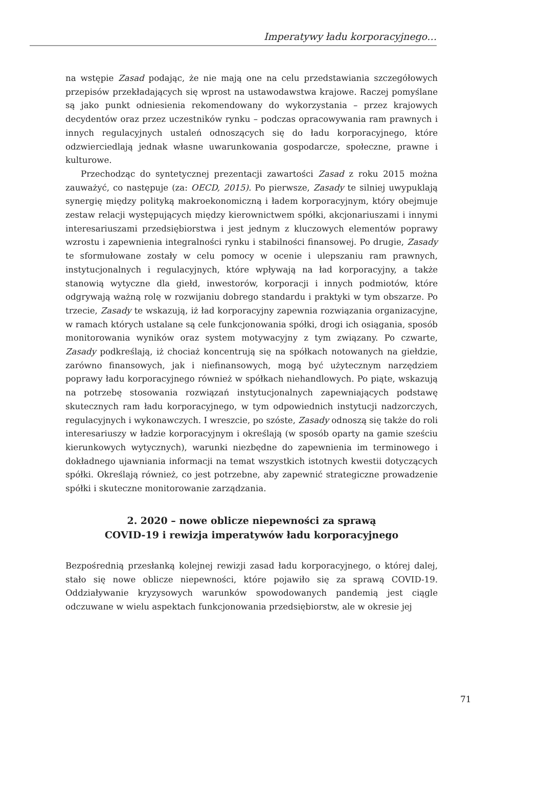Imperatywy ładu korporacyjnego…
na wstępie Zasad podając, że nie mają one na celu przedstawiania szczegółowych przepisów przekładających się wprost na ustawodawstwa krajowe. Raczej pomyślane są jako punkt odniesienia rekomendowany do wykorzystania – przez krajowych decydentów oraz przez uczestników rynku – podczas opracowywania ram prawnych i innych regulacyjnych ustaleń odnoszących się do ładu korporacyjnego, które odzwierciedlają jednak własne uwarunkowania gospodarcze, społeczne, prawne i kulturowe.
Przechodząc do syntetycznej prezentacji zawartości Zasad z roku 2015 można zauważyć, co następuje (za: OECD, 2015). Po pierwsze, Zasady te silniej uwypuklają synergię między polityką makroekonomiczną i ładem korporacyjnym, który obejmuje zestaw relacji występujących między kierownictwem spółki, akcjonariuszami i innymi interesariuszami przedsiębiorstwa i jest jednym z kluczowych elementów poprawy wzrostu i zapewnienia integralności rynku i stabilności finansowej. Po drugie, Zasady te sformułowane zostały w celu pomocy w ocenie i ulepszaniu ram prawnych, instytucjonalnych i regulacyjnych, które wpływają na ład korporacyjny, a także stanowią wytyczne dla giełd, inwestorów, korporacji i innych podmiotów, które odgrywają ważną rolę w rozwijaniu dobrego standardu i praktyki w tym obszarze. Po trzecie, Zasady te wskazują, iż ład korporacyjny zapewnia rozwiązania organizacyjne, w ramach których ustalane są cele funkcjonowania spółki, drogi ich osiągania, sposób monitorowania wyników oraz system motywacyjny z tym związany. Po czwarte, Zasady podkreślają, iż chociaż koncentrują się na spółkach notowanych na giełdzie, zarówno finansowych, jak i niefinansowych, mogą być użytecznym narzędziem poprawy ładu korporacyjnego również w spółkach niehandlowych. Po piąte, wskazują na potrzebę stosowania rozwiązań instytucjonalnych zapewniających podstawę skutecznych ram ładu korporacyjnego, w tym odpowiednich instytucji nadzorczych, regulacyjnych i wykonawczych. I wreszcie, po szóste, Zasady odnoszą się także do roli interesariuszy w ładzie korporacyjnym i określają (w sposób oparty na gamie sześciu kierunkowych wytycznych), warunki niezbędne do zapewnienia im terminowego i dokładnego ujawniania informacji na temat wszystkich istotnych kwestii dotyczących spółki. Określają również, co jest potrzebne, aby zapewnić strategiczne prowadzenie spółki i skuteczne monitorowanie zarządzania.
2. 2020 – nowe oblicze niepewności za sprawą
COVID-19 i rewizja imperatywów ładu korporacyjnego
Bezpośrednią przesłanką kolejnej rewizji zasad ładu korporacyjnego, o której dalej, stało się nowe oblicze niepewności, które pojawiło się za sprawą COVID-19. Oddziaływanie kryzysowych warunków spowodowanych pandemią jest ciągle odczuwane w wielu aspektach funkcjonowania przedsiębiorstw, ale w okresie jej
71